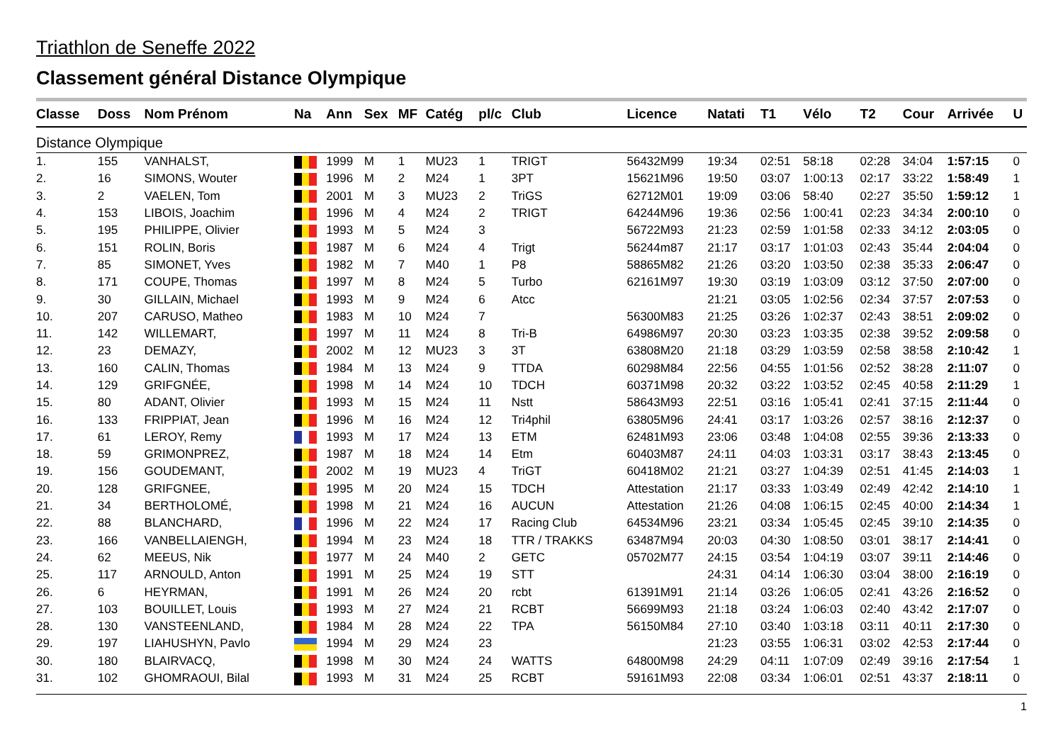Triathlon de Seneffe 2022
Classement général Distance Olympique
| Classe | Doss | Nom Prénom | Na | Ann | Sex | MF | Catég | pl/c | Club | Licence | Natati | T1 | Vélo | T2 | Cour | Arrivée | U |
| --- | --- | --- | --- | --- | --- | --- | --- | --- | --- | --- | --- | --- | --- | --- | --- | --- | --- |
| Distance Olympique | | | | | | | | | | | | | | | | | |
| 1. | 155 | VANHALST, | | 1999 | M | 1 | MU23 | 1 | TRIGT | 56432M99 | 19:34 | 02:51 | 58:18 | 02:28 | 34:04 | 1:57:15 | 0 |
| 2. | 16 | SIMONS, Wouter | | 1996 | M | 2 | M24 | 1 | 3PT | 15621M96 | 19:50 | 03:07 | 1:00:13 | 02:17 | 33:22 | 1:58:49 | 1 |
| 3. | 2 | VAELEN, Tom | | 2001 | M | 3 | MU23 | 2 | TriGS | 62712M01 | 19:09 | 03:06 | 58:40 | 02:27 | 35:50 | 1:59:12 | 1 |
| 4. | 153 | LIBOIS, Joachim | | 1996 | M | 4 | M24 | 2 | TRIGT | 64244M96 | 19:36 | 02:56 | 1:00:41 | 02:23 | 34:34 | 2:00:10 | 0 |
| 5. | 195 | PHILIPPE, Olivier | | 1993 | M | 5 | M24 | 3 | | 56722M93 | 21:23 | 02:59 | 1:01:58 | 02:33 | 34:12 | 2:03:05 | 0 |
| 6. | 151 | ROLIN, Boris | | 1987 | M | 6 | M24 | 4 | Trigt | 56244m87 | 21:17 | 03:17 | 1:01:03 | 02:43 | 35:44 | 2:04:04 | 0 |
| 7. | 85 | SIMONET, Yves | | 1982 | M | 7 | M40 | 1 | P8 | 58865M82 | 21:26 | 03:20 | 1:03:50 | 02:38 | 35:33 | 2:06:47 | 0 |
| 8. | 171 | COUPE, Thomas | | 1997 | M | 8 | M24 | 5 | Turbo | 62161M97 | 19:30 | 03:19 | 1:03:09 | 03:12 | 37:50 | 2:07:00 | 0 |
| 9. | 30 | GILLAIN, Michael | | 1993 | M | 9 | M24 | 6 | Atcc | | 21:21 | 03:05 | 1:02:56 | 02:34 | 37:57 | 2:07:53 | 0 |
| 10. | 207 | CARUSO, Matheo | | 1983 | M | 10 | M24 | 7 | | 56300M83 | 21:25 | 03:26 | 1:02:37 | 02:43 | 38:51 | 2:09:02 | 0 |
| 11. | 142 | WILLEMART, | | 1997 | M | 11 | M24 | 8 | Tri-B | 64986M97 | 20:30 | 03:23 | 1:03:35 | 02:38 | 39:52 | 2:09:58 | 0 |
| 12. | 23 | DEMAZY, | | 2002 | M | 12 | MU23 | 3 | 3T | 63808M20 | 21:18 | 03:29 | 1:03:59 | 02:58 | 38:58 | 2:10:42 | 1 |
| 13. | 160 | CALIN, Thomas | | 1984 | M | 13 | M24 | 9 | TTDA | 60298M84 | 22:56 | 04:55 | 1:01:56 | 02:52 | 38:28 | 2:11:07 | 0 |
| 14. | 129 | GRIFGNÉE, | | 1998 | M | 14 | M24 | 10 | TDCH | 60371M98 | 20:32 | 03:22 | 1:03:52 | 02:45 | 40:58 | 2:11:29 | 1 |
| 15. | 80 | ADANT, Olivier | | 1993 | M | 15 | M24 | 11 | Nstt | 58643M93 | 22:51 | 03:16 | 1:05:41 | 02:41 | 37:15 | 2:11:44 | 0 |
| 16. | 133 | FRIPPIAT, Jean | | 1996 | M | 16 | M24 | 12 | Tri4phil | 63805M96 | 24:41 | 03:17 | 1:03:26 | 02:57 | 38:16 | 2:12:37 | 0 |
| 17. | 61 | LEROY, Remy | | 1993 | M | 17 | M24 | 13 | ETM | 62481M93 | 23:06 | 03:48 | 1:04:08 | 02:55 | 39:36 | 2:13:33 | 0 |
| 18. | 59 | GRIMONPREZ, | | 1987 | M | 18 | M24 | 14 | Etm | 60403M87 | 24:11 | 04:03 | 1:03:31 | 03:17 | 38:43 | 2:13:45 | 0 |
| 19. | 156 | GOUDEMANT, | | 2002 | M | 19 | MU23 | 4 | TriGT | 60418M02 | 21:21 | 03:27 | 1:04:39 | 02:51 | 41:45 | 2:14:03 | 1 |
| 20. | 128 | GRIFGNEE, | | 1995 | M | 20 | M24 | 15 | TDCH | Attestation | 21:17 | 03:33 | 1:03:49 | 02:49 | 42:42 | 2:14:10 | 1 |
| 21. | 34 | BERTHOLOMÉ, | | 1998 | M | 21 | M24 | 16 | AUCUN | Attestation | 21:26 | 04:08 | 1:06:15 | 02:45 | 40:00 | 2:14:34 | 1 |
| 22. | 88 | BLANCHARD, | | 1996 | M | 22 | M24 | 17 | Racing Club | 64534M96 | 23:21 | 03:34 | 1:05:45 | 02:45 | 39:10 | 2:14:35 | 0 |
| 23. | 166 | VANBELLAIENGH, | | 1994 | M | 23 | M24 | 18 | TTR / TRAKKS | 63487M94 | 20:03 | 04:30 | 1:08:50 | 03:01 | 38:17 | 2:14:41 | 0 |
| 24. | 62 | MEEUS, Nik | | 1977 | M | 24 | M40 | 2 | GETC | 05702M77 | 24:15 | 03:54 | 1:04:19 | 03:07 | 39:11 | 2:14:46 | 0 |
| 25. | 117 | ARNOULD, Anton | | 1991 | M | 25 | M24 | 19 | STT | | 24:31 | 04:14 | 1:06:30 | 03:04 | 38:00 | 2:16:19 | 0 |
| 26. | 6 | HEYRMAN, | | 1991 | M | 26 | M24 | 20 | rcbt | 61391M91 | 21:14 | 03:26 | 1:06:05 | 02:41 | 43:26 | 2:16:52 | 0 |
| 27. | 103 | BOUILLET, Louis | | 1993 | M | 27 | M24 | 21 | RCBT | 56699M93 | 21:18 | 03:24 | 1:06:03 | 02:40 | 43:42 | 2:17:07 | 0 |
| 28. | 130 | VANSTEENLAND, | | 1984 | M | 28 | M24 | 22 | TPA | 56150M84 | 27:10 | 03:40 | 1:03:18 | 03:11 | 40:11 | 2:17:30 | 0 |
| 29. | 197 | LIAHUSHYN, Pavlo | | 1994 | M | 29 | M24 | 23 | | | 21:23 | 03:55 | 1:06:31 | 03:02 | 42:53 | 2:17:44 | 0 |
| 30. | 180 | BLAIRVACQ, | | 1998 | M | 30 | M24 | 24 | WATTS | 64800M98 | 24:29 | 04:11 | 1:07:09 | 02:49 | 39:16 | 2:17:54 | 1 |
| 31. | 102 | GHOMRAOUI, Bilal | | 1993 | M | 31 | M24 | 25 | RCBT | 59161M93 | 22:08 | 03:34 | 1:06:01 | 02:51 | 43:37 | 2:18:11 | 0 |
1